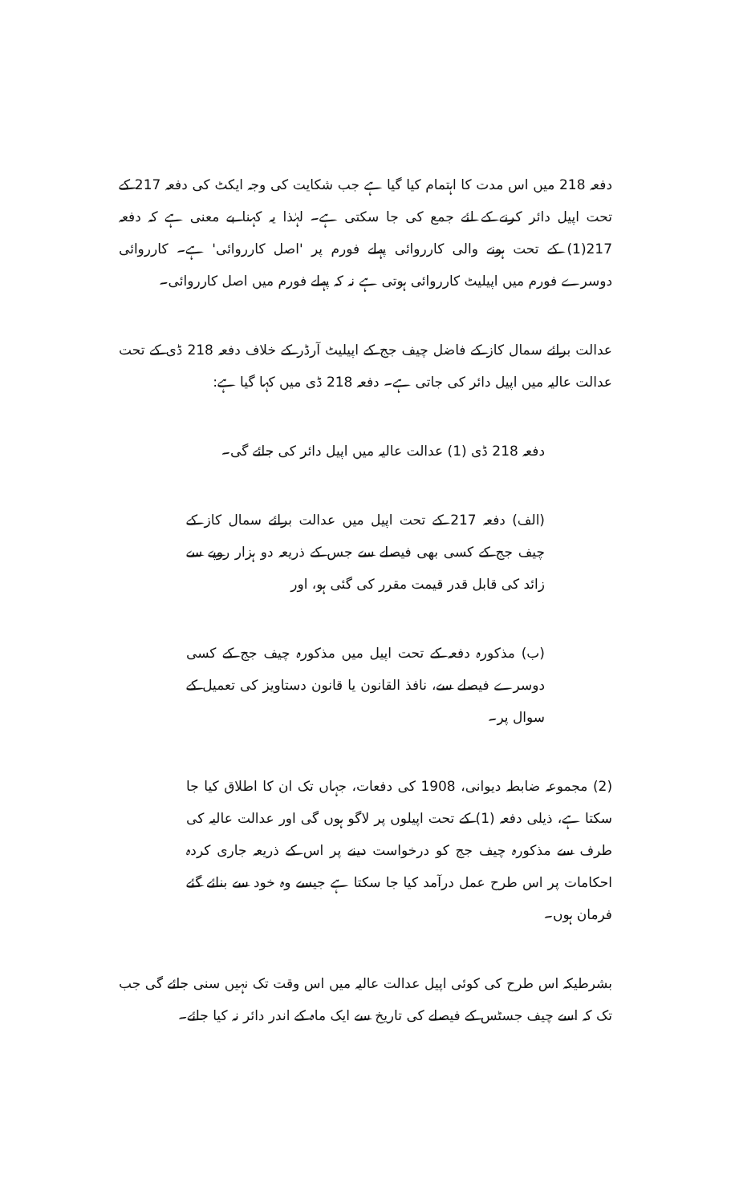دفعہ 218 میں اس مدت کا اہتمام کیا گیا ہے جب شکایت کی وجہ ایکٹ کی دفعہ 217 کے تحت اپیل دائر کرنے کے لئے جمع کی جا سکتی ہے۔ لہٰذا یہ کہنا بے معنی ہے کہ دفعہ 217(1) کے تحت ہونے والی کارروائی پہلے فورم پر 'اصل کارروائی' ہے۔ کارروائی دوسرے فورم میں اپیلیٹ کارروائی ہوتی ہے نہ کہ پہلے فورم میں اصل کارروائی۔
عدالت برائے سمال کاز کے فاضل چیف جج کے اپیلیٹ آرڈر کے خلاف دفعہ 218 ڈی کے تحت عدالت عالیہ میں اپیل دائر کی جاتی ہے۔ دفعہ 218 ڈی میں کہا گیا ہے:
دفعہ 218 ڈی (1) عدالت عالیہ میں اپیل دائر کی جائے گی۔
(الف) دفعہ 217 کے تحت اپیل میں عدالت برائے سمال کاز کے چیف جج کے کسی بھی فیصلے سے جس کے ذریعہ دو ہزار روپے سے زائد کی قابل قدر قیمت مقرر کی گئی ہو، اور
(ب) مذکورہ دفعہ کے تحت اپیل میں مذکورہ چیف جج کے کسی دوسرے فیصلے سے، نافذ القانون یا قانون دستاویز کی تعمیل کے سوال پر۔
(2) مجموعہ ضابطہ دیوانی، 1908 کی دفعات، جہاں تک ان کا اطلاق کیا جا سکتا ہے، ذیلی دفعہ (1) کے تحت اپیلوں پر لاگو ہوں گی اور عدالت عالیہ کی طرف سے مذکورہ چیف جج کو درخواست دینے پر اس کے ذریعہ جاری کردہ احکامات پر اس طرح عمل درآمد کیا جا سکتا ہے جیسے وہ خود سے بنائے گئے فرمان ہوں۔
بشرطیکہ اس طرح کی کوئی اپیل عدالت عالیہ میں اس وقت تک نہیں سنی جائے گی جب تک کہ اسے چیف جسٹس کے فیصلے کی تاریخ سے ایک ماہ کے اندر دائر نہ کیا جائے۔